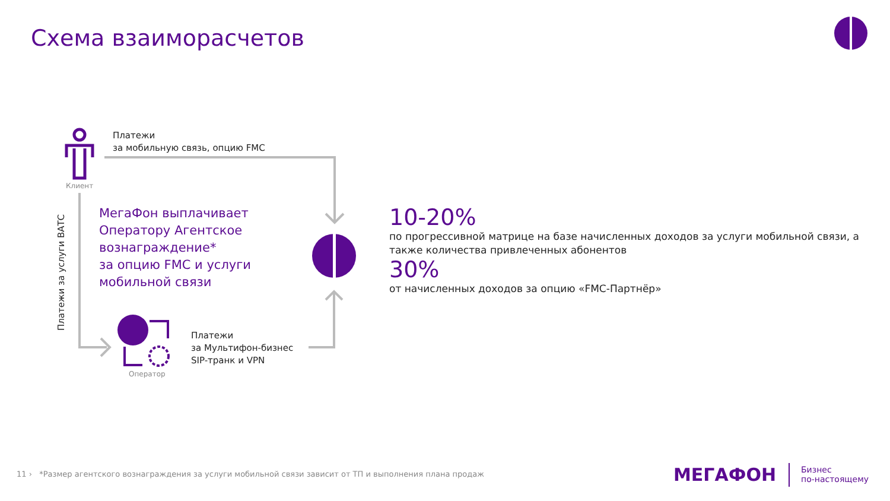Схема взаиморасчетов
Платежи
за мобильную связь, опцию FMC
Клиент
Платежи за услуги ВАТС
МегаФон выплачивает
Оператору Агентское
вознаграждение*
за опцию FMC и услуги
мобильной связи
Платежи
за Мультифон-бизнес
SIP-транк и VPN
Оператор
10-20%
по прогрессивной матрице на базе начисленных доходов за услуги мобильной связи, а также количества привлеченных абонентов
30%
от начисленных доходов за опцию «FMC-Партнёр»
11 › *Размер агентского вознаграждения за услуги мобильной связи зависит от ТП и выполнения плана продаж
МЕГАФОН
Бизнес
по-настоящему